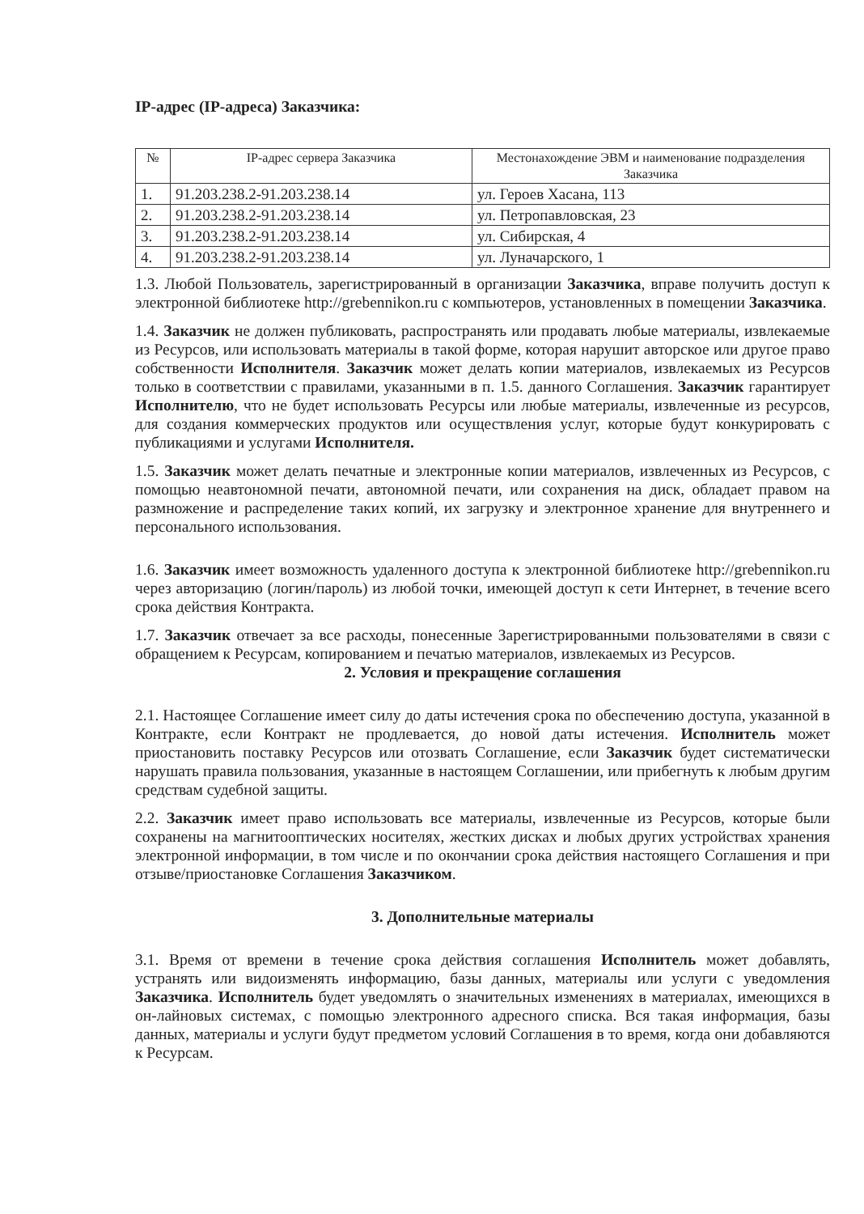IP-адрес (IP-адреса) Заказчика:
| № | IP-адрес сервера Заказчика | Местонахождение ЭВМ и наименование подразделения Заказчика |
| --- | --- | --- |
| 1. | 91.203.238.2-91.203.238.14 | ул. Героев Хасана, 113 |
| 2. | 91.203.238.2-91.203.238.14 | ул. Петропавловская, 23 |
| 3. | 91.203.238.2-91.203.238.14 | ул. Сибирская, 4 |
| 4. | 91.203.238.2-91.203.238.14 | ул. Луначарского, 1 |
1.3. Любой Пользователь, зарегистрированный в организации Заказчика, вправе получить доступ к электронной библиотеке http://grebennikon.ru с компьютеров, установленных в помещении Заказчика.
1.4. Заказчик не должен публиковать, распространять или продавать любые материалы, извлекаемые из Ресурсов, или использовать материалы в такой форме, которая нарушит авторское или другое право собственности Исполнителя. Заказчик может делать копии материалов, извлекаемых из Ресурсов только в соответствии с правилами, указанными в п. 1.5. данного Соглашения. Заказчик гарантирует Исполнителю, что не будет использовать Ресурсы или любые материалы, извлеченные из ресурсов, для создания коммерческих продуктов или осуществления услуг, которые будут конкурировать с публикациями и услугами Исполнителя.
1.5. Заказчик может делать печатные и электронные копии материалов, извлеченных из Ресурсов, с помощью неавтономной печати, автономной печати, или сохранения на диск, обладает правом на размножение и распределение таких копий, их загрузку и электронное хранение для внутреннего и персонального использования.
1.6. Заказчик имеет возможность удаленного доступа к электронной библиотеке http://grebennikon.ru через авторизацию (логин/пароль) из любой точки, имеющей доступ к сети Интернет, в течение всего срока действия Контракта.
1.7. Заказчик отвечает за все расходы, понесенные Зарегистрированными пользователями в связи с обращением к Ресурсам, копированием и печатью материалов, извлекаемых из Ресурсов.
2. Условия и прекращение соглашения
2.1. Настоящее Соглашение имеет силу до даты истечения срока по обеспечению доступа, указанной в Контракте, если Контракт не продлевается, до новой даты истечения. Исполнитель может приостановить поставку Ресурсов или отозвать Соглашение, если Заказчик будет систематически нарушать правила пользования, указанные в настоящем Соглашении, или прибегнуть к любым другим средствам судебной защиты.
2.2. Заказчик имеет право использовать все материалы, извлеченные из Ресурсов, которые были сохранены на магнитооптических носителях, жестких дисках и любых других устройствах хранения электронной информации, в том числе и по окончании срока действия настоящего Соглашения и при отзыве/приостановке Соглашения Заказчиком.
3. Дополнительные материалы
3.1. Время от времени в течение срока действия соглашения Исполнитель может добавлять, устранять или видоизменять информацию, базы данных, материалы или услуги с уведомления Заказчика. Исполнитель будет уведомлять о значительных изменениях в материалах, имеющихся в он-лайновых системах, с помощью электронного адресного списка. Вся такая информация, базы данных, материалы и услуги будут предметом условий Соглашения в то время, когда они добавляются к Ресурсам.